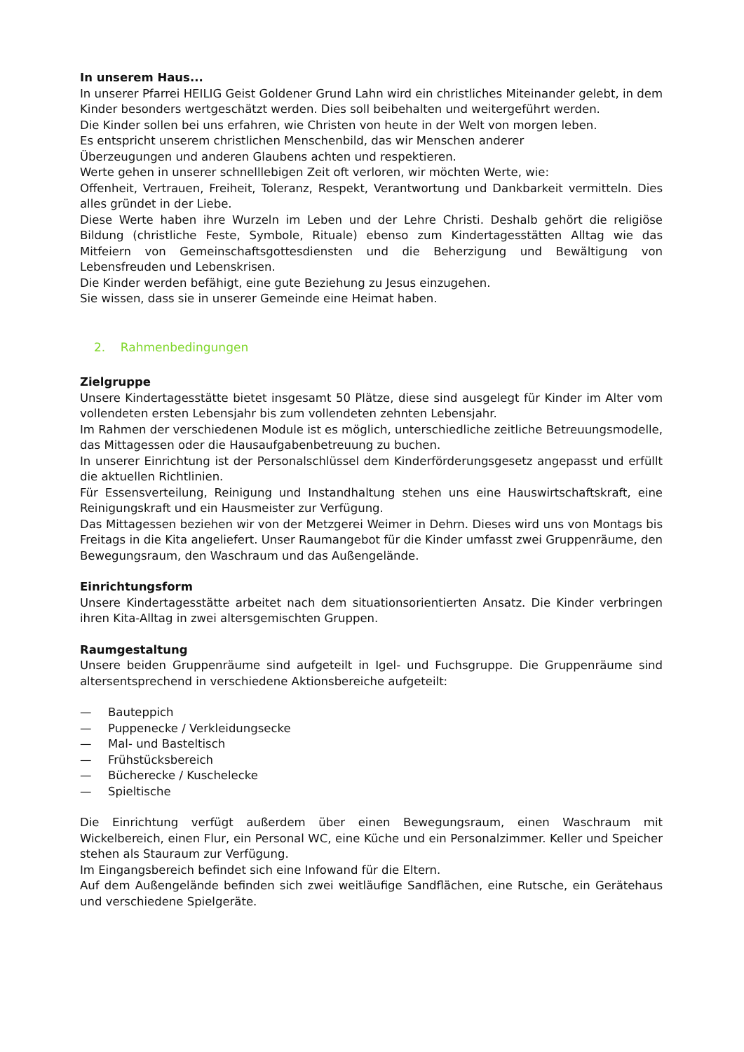In unserem Haus...
In unserer Pfarrei HEILIG Geist Goldener Grund Lahn wird ein christliches Miteinander gelebt, in dem Kinder besonders wertgeschätzt werden. Dies soll beibehalten und weitergeführt werden.
Die Kinder sollen bei uns erfahren, wie Christen von heute in der Welt von morgen leben.
Es entspricht unserem christlichen Menschenbild, das wir Menschen anderer
Überzeugungen und anderen Glaubens achten und respektieren.
Werte gehen in unserer schnelllebigen Zeit oft verloren, wir möchten Werte, wie:
Offenheit, Vertrauen, Freiheit, Toleranz, Respekt, Verantwortung und Dankbarkeit vermitteln. Dies alles gründet in der Liebe.
Diese Werte haben ihre Wurzeln im Leben und der Lehre Christi. Deshalb gehört die religiöse Bildung (christliche Feste, Symbole, Rituale) ebenso zum Kindertagesstätten Alltag wie das Mitfeiern von Gemeinschaftsgottesdiensten und die Beherzigung und Bewältigung von Lebensfreuden und Lebenskrisen.
Die Kinder werden befähigt, eine gute Beziehung zu Jesus einzugehen.
Sie wissen, dass sie in unserer Gemeinde eine Heimat haben.
2. Rahmenbedingungen
Zielgruppe
Unsere Kindertagesstätte bietet insgesamt 50 Plätze, diese sind ausgelegt für Kinder im Alter vom vollendeten ersten Lebensjahr bis zum vollendeten zehnten Lebensjahr.
Im Rahmen der verschiedenen Module ist es möglich, unterschiedliche zeitliche Betreuungsmodelle, das Mittagessen oder die Hausaufgabenbetreuung zu buchen.
In unserer Einrichtung ist der Personalschlüssel dem Kinderförderungsgesetz angepasst und erfüllt die aktuellen Richtlinien.
Für Essensverteilung, Reinigung und Instandhaltung stehen uns eine Hauswirtschaftskraft, eine Reinigungskraft und ein Hausmeister zur Verfügung.
Das Mittagessen beziehen wir von der Metzgerei Weimer in Dehrn. Dieses wird uns von Montags bis Freitags in die Kita angeliefert. Unser Raumangebot für die Kinder umfasst zwei Gruppenräume, den Bewegungsraum, den Waschraum und das Außengelände.
Einrichtungsform
Unsere Kindertagesstätte arbeitet nach dem situationsorientierten Ansatz. Die Kinder verbringen ihren Kita-Alltag in zwei altersgemischten Gruppen.
Raumgestaltung
Unsere beiden Gruppenräume sind aufgeteilt in Igel- und Fuchsgruppe. Die Gruppenräume sind altersentsprechend in verschiedene Aktionsbereiche aufgeteilt:
— Bauteppich
— Puppenecke / Verkleidungsecke
— Mal- und Basteltisch
— Frühstücksbereich
— Bücherecke / Kuschelecke
— Spieltische
Die Einrichtung verfügt außerdem über einen Bewegungsraum, einen Waschraum mit Wickelbereich, einen Flur, ein Personal WC, eine Küche und ein Personalzimmer. Keller und Speicher stehen als Stauraum zur Verfügung.
Im Eingangsbereich befindet sich eine Infowand für die Eltern.
Auf dem Außengelände befinden sich zwei weitläufige Sandflächen, eine Rutsche, ein Gerätehaus und verschiedene Spielgeräte.